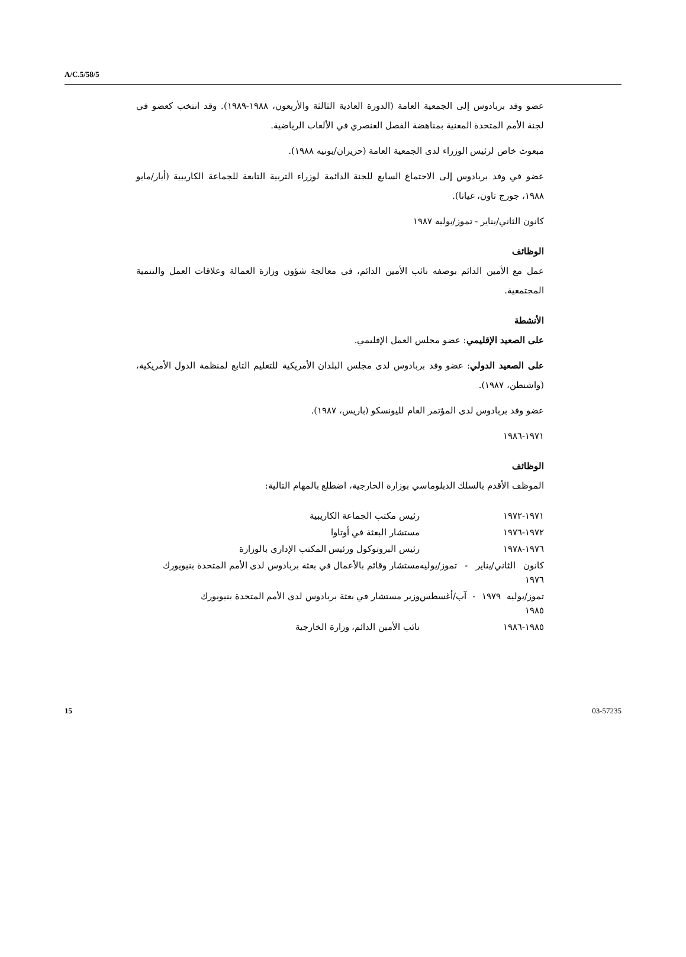A/C.5/58/5
عضو وفد بربادوس إلى الجمعية العامة (الدورة العادية الثالثة والأربعون، ١٩٨٨-١٩٨٩). وقد انتخب كعضو في لجنة الأمم المتحدة المعنية بمناهضة الفصل العنصري في الألعاب الرياضية.
مبعوث خاص لرئيس الوزراء لدى الجمعية العامة (حزيران/يونيه ١٩٨٨).
عضو في وفد بربادوس إلى الاجتماع السابع للجنة الدائمة لوزراء التربية التابعة للجماعة الكاريبية (أيار/مايو ١٩٨٨، جورج تاون، غيانا).
كانون الثاني/يناير - تموز/يوليه ١٩٨٧
الوظائف
عمل مع الأمين الدائم بوصفه نائب الأمين الدائم، في معالجة شؤون وزارة العمالة وعلاقات العمل والتنمية المجتمعية.
الأنشطة
على الصعيد الإقليمي: عضو مجلس العمل الإقليمي.
على الصعيد الدولي: عضو وفد بربادوس لدى مجلس البلدان الأمريكية للتعليم التابع لمنظمة الدول الأمريكية، (واشنطن، ١٩٨٧).
عضو وفد بربادوس لدى المؤتمر العام لليونسكو (باريس، ١٩٨٧).
١٩٧١-١٩٨٦
الوظائف
الموظف الأقدم بالسلك الدبلوماسي بوزارة الخارجية، اضطلع بالمهام التالية:
| ١٩٧١-١٩٧٢ | رئيس مكتب الجماعة الكاريبية |
| ١٩٧٢-١٩٧٦ | مستشار البعثة في أوتاوا |
| ١٩٧٦-١٩٧٨ | رئيس البروتوكول ورئيس المكتب الإداري بالوزارة |
| كانون الثاني/يناير - تموز/يوليه ١٩٧٦ | مستشار وقائم بالأعمال في بعثة بربادوس لدى الأمم المتحدة بنيويورك |
| تموز/يوليه ١٩٧٩ - آب/أغسطس ١٩٨٥ | وزير مستشار في بعثة بربادوس لدى الأمم المتحدة بنيويورك |
| ١٩٨٥-١٩٨٦ | نائب الأمين الدائم، وزارة الخارجية |
15 03-57235